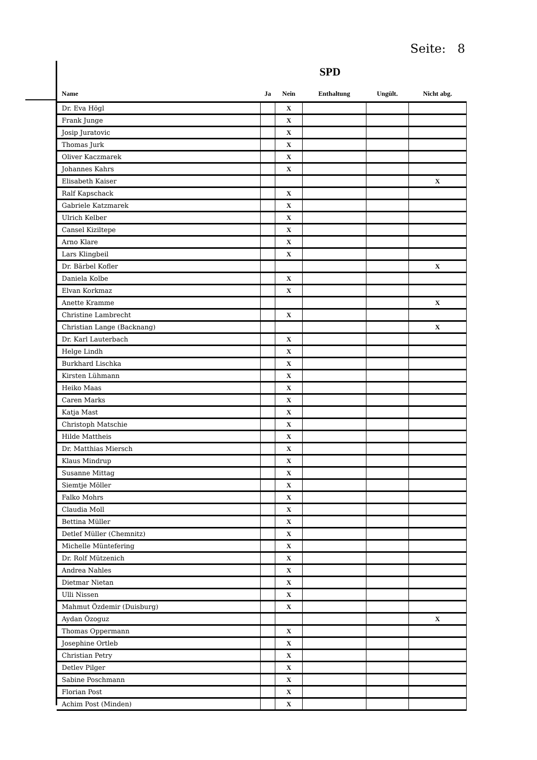Seite: 8
SPD
| Name | Ja | Nein | Enthaltung | Ungült. | Nicht abg. |
| --- | --- | --- | --- | --- | --- |
| Dr. Eva Högl | | X | | | |
| Frank Junge | | X | | | |
| Josip Juratovic | | X | | | |
| Thomas Jurk | | X | | | |
| Oliver Kaczmarek | | X | | | |
| Johannes Kahrs | | X | | | |
| Elisabeth Kaiser | | | | | X |
| Ralf Kapschack | | X | | | |
| Gabriele Katzmarek | | X | | | |
| Ulrich Kelber | | X | | | |
| Cansel Kiziltepe | | X | | | |
| Arno Klare | | X | | | |
| Lars Klingbeil | | X | | | |
| Dr. Bärbel Kofler | | | | | X |
| Daniela Kolbe | | X | | | |
| Elvan Korkmaz | | X | | | |
| Anette Kramme | | | | | X |
| Christine Lambrecht | | X | | | |
| Christian Lange (Backnang) | | | | | X |
| Dr. Karl Lauterbach | | X | | | |
| Helge Lindh | | X | | | |
| Burkhard Lischka | | X | | | |
| Kirsten Lühmann | | X | | | |
| Heiko Maas | | X | | | |
| Caren Marks | | X | | | |
| Katja Mast | | X | | | |
| Christoph Matschie | | X | | | |
| Hilde Mattheis | | X | | | |
| Dr. Matthias Miersch | | X | | | |
| Klaus Mindrup | | X | | | |
| Susanne Mittag | | X | | | |
| Siemtje Möller | | X | | | |
| Falko Mohrs | | X | | | |
| Claudia Moll | | X | | | |
| Bettina Müller | | X | | | |
| Detlef Müller (Chemnitz) | | X | | | |
| Michelle Müntefering | | X | | | |
| Dr. Rolf Mützenich | | X | | | |
| Andrea Nahles | | X | | | |
| Dietmar Nietan | | X | | | |
| Ulli Nissen | | X | | | |
| Mahmut Özdemir (Duisburg) | | X | | | |
| Aydan Özoguz | | | | | X |
| Thomas Oppermann | | X | | | |
| Josephine Ortleb | | X | | | |
| Christian Petry | | X | | | |
| Detlev Pilger | | X | | | |
| Sabine Poschmann | | X | | | |
| Florian Post | | X | | | |
| Achim Post (Minden) | | X | | | |